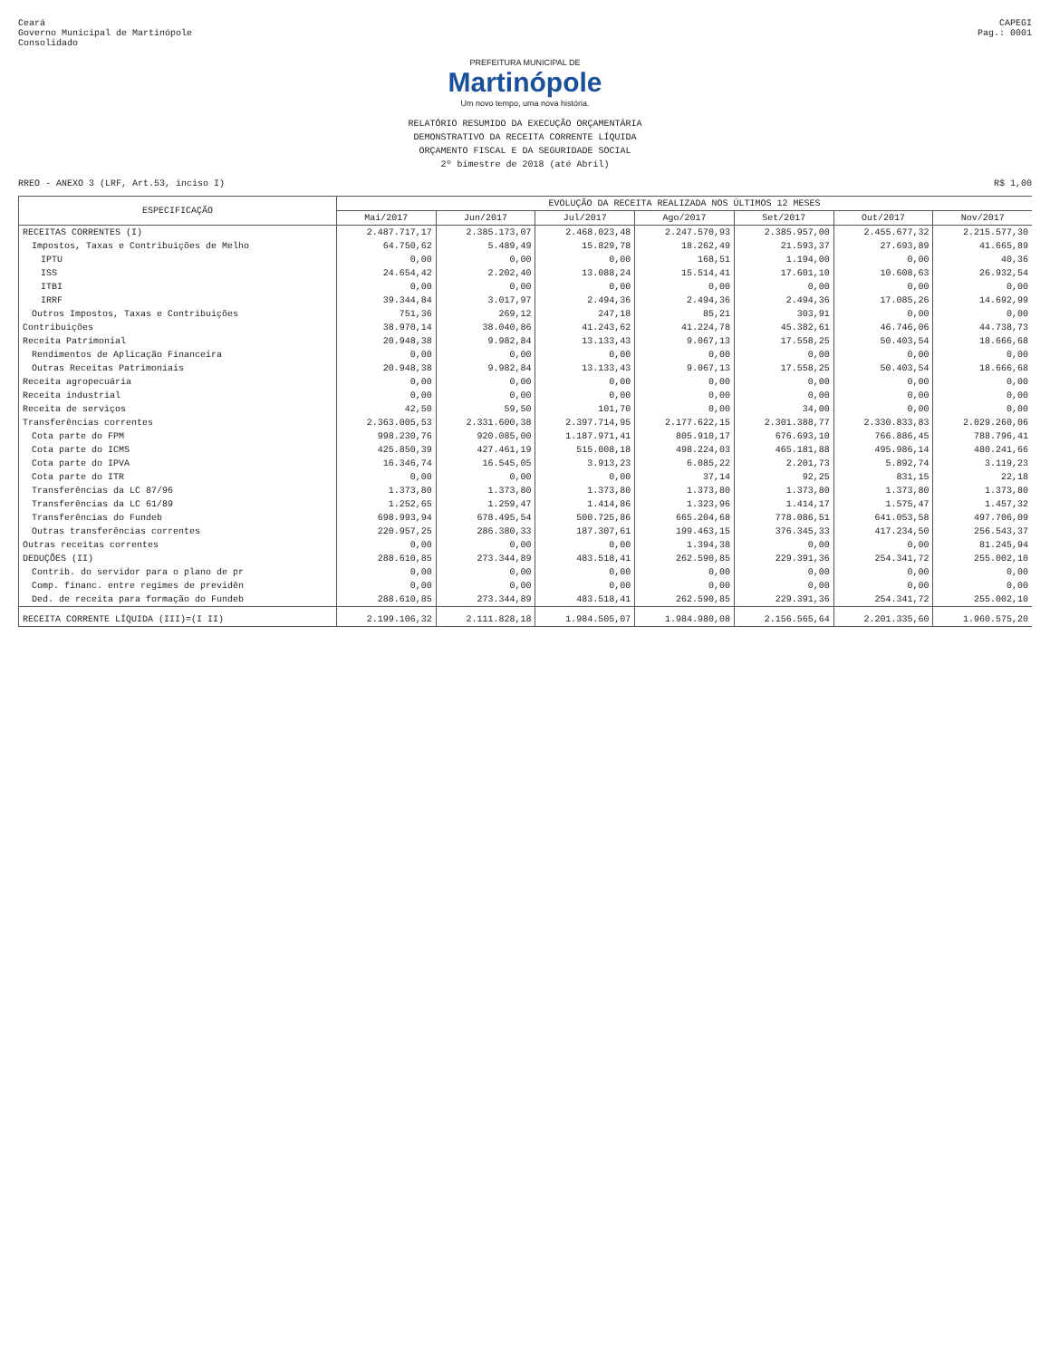Ceará
Governo Municipal de Martinópole
Consolidado
CAPEGI
Pag.: 0001
PREFEITURA MUNICIPAL DE
Martinópole
Um novo tempo, uma nova história.
RELATÓRIO RESUMIDO DA EXECUÇÃO ORÇAMENTÁRIA
DEMONSTRATIVO DA RECEITA CORRENTE LÍQUIDA
ORÇAMENTO FISCAL E DA SEGURIDADE SOCIAL
2º bimestre de 2018 (até Abril)
RREO - ANEXO 3 (LRF, Art.53, inciso I) R$ 1,00
| ESPECIFICAÇÃO | EVOLUÇÃO DA RECEITA REALIZADA NOS ÚLTIMOS 12 MESES | | | | | | |
| --- | --- | --- | --- | --- | --- | --- | --- |
| | Mai/2017 | Jun/2017 | Jul/2017 | Ago/2017 | Set/2017 | Out/2017 | Nov/2017 |
| RECEITAS CORRENTES (I) | 2.487.717,17 | 2.385.173,07 | 2.468.023,48 | 2.247.570,93 | 2.385.957,00 | 2.455.677,32 | 2.215.577,30 |
| Impostos, Taxas e Contribuições de Melho | 64.750,62 | 5.489,49 | 15.829,78 | 18.262,49 | 21.593,37 | 27.693,89 | 41.665,89 |
| IPTU | 0,00 | 0,00 | 0,00 | 168,51 | 1.194,00 | 0,00 | 40,36 |
| ISS | 24.654,42 | 2.202,40 | 13.088,24 | 15.514,41 | 17.601,10 | 10.608,63 | 26.932,54 |
| ITBI | 0,00 | 0,00 | 0,00 | 0,00 | 0,00 | 0,00 | 0,00 |
| IRRF | 39.344,84 | 3.017,97 | 2.494,36 | 2.494,36 | 2.494,36 | 17.085,26 | 14.692,99 |
| Outros Impostos, Taxas e Contribuições | 751,36 | 269,12 | 247,18 | 85,21 | 303,91 | 0,00 | 0,00 |
| Contribuições | 38.970,14 | 38.040,86 | 41.243,62 | 41.224,78 | 45.382,61 | 46.746,06 | 44.738,73 |
| Receita Patrimonial | 20.948,38 | 9.982,84 | 13.133,43 | 9.067,13 | 17.558,25 | 50.403,54 | 18.666,68 |
| Rendimentos de Aplicação Financeira | 0,00 | 0,00 | 0,00 | 0,00 | 0,00 | 0,00 | 0,00 |
| Outras Receitas Patrimoniais | 20.948,38 | 9.982,84 | 13.133,43 | 9.067,13 | 17.558,25 | 50.403,54 | 18.666,68 |
| Receita agropecuária | 0,00 | 0,00 | 0,00 | 0,00 | 0,00 | 0,00 | 0,00 |
| Receita industrial | 0,00 | 0,00 | 0,00 | 0,00 | 0,00 | 0,00 | 0,00 |
| Receita de serviços | 42,50 | 59,50 | 101,70 | 0,00 | 34,00 | 0,00 | 0,00 |
| Transferências correntes | 2.363.005,53 | 2.331.600,38 | 2.397.714,95 | 2.177.622,15 | 2.301.388,77 | 2.330.833,83 | 2.029.260,06 |
| Cota parte do FPM | 998.230,76 | 920.085,00 | 1.187.971,41 | 805.910,17 | 676.693,10 | 766.886,45 | 788.796,41 |
| Cota parte do ICMS | 425.850,39 | 427.461,19 | 515.008,18 | 498.224,03 | 465.181,88 | 495.986,14 | 480.241,66 |
| Cota parte do IPVA | 16.346,74 | 16.545,05 | 3.913,23 | 6.085,22 | 2.201,73 | 5.892,74 | 3.119,23 |
| Cota parte do ITR | 0,00 | 0,00 | 0,00 | 37,14 | 92,25 | 831,15 | 22,18 |
| Transferências da LC 87/96 | 1.373,80 | 1.373,80 | 1.373,80 | 1.373,80 | 1.373,80 | 1.373,80 | 1.373,80 |
| Transferências da LC 61/89 | 1.252,65 | 1.259,47 | 1.414,86 | 1.323,96 | 1.414,17 | 1.575,47 | 1.457,32 |
| Transferências do Fundeb | 698.993,94 | 678.495,54 | 500.725,86 | 665.204,68 | 778.086,51 | 641.053,58 | 497.706,09 |
| Outras transferências correntes | 220.957,25 | 286.380,33 | 187.307,61 | 199.463,15 | 376.345,33 | 417.234,50 | 256.543,37 |
| Outras receitas correntes | 0,00 | 0,00 | 0,00 | 1.394,38 | 0,00 | 0,00 | 81.245,94 |
| DEDUÇÕES (II) | 288.610,85 | 273.344,89 | 483.518,41 | 262.590,85 | 229.391,36 | 254.341,72 | 255.002,10 |
| Contrib. do servidor para o plano de pr | 0,00 | 0,00 | 0,00 | 0,00 | 0,00 | 0,00 | 0,00 |
| Comp. financ. entre regimes de previdên | 0,00 | 0,00 | 0,00 | 0,00 | 0,00 | 0,00 | 0,00 |
| Ded. de receita para formação do Fundeb | 288.610,85 | 273.344,89 | 483.518,41 | 262.590,85 | 229.391,36 | 254.341,72 | 255.002,10 |
| RECEITA CORRENTE LÍQUIDA (III)=(I II) | 2.199.106,32 | 2.111.828,18 | 1.984.505,07 | 1.984.980,08 | 2.156.565,64 | 2.201.335,60 | 1.960.575,20 |